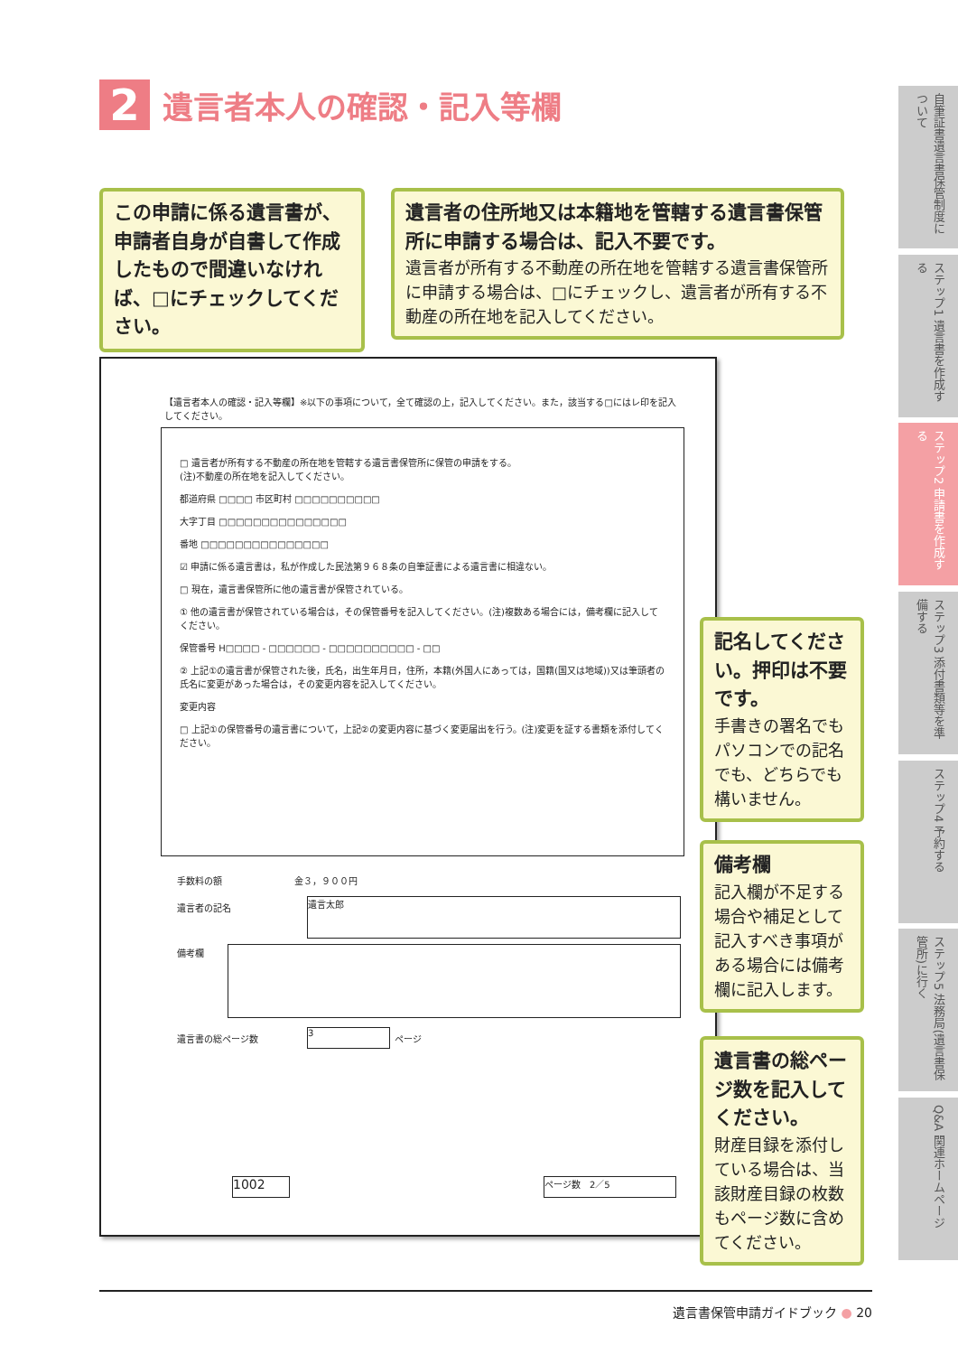2
遺言者本人の確認・記入等欄
この申請に係る遺言書が、申請者自身が自書して作成したもので間違いなければ、□にチェックしてください。
遺言者の住所地又は本籍地を管轄する遺言書保管所に申請する場合は、記入不要です。
遺言者が所有する不動産の所在地を管轄する遺言書保管所に申請する場合は、□にチェックし、遺言者が所有する不動産の所在地を記入してください。
【遺言者本人の確認・記入等欄】※以下の事項について，全て確認の上，記入してください。また，該当する□にはレ印を記入してください。
□ 遺言者が所有する不動産の所在地を管轄する遺言書保管所に保管の申請をする。
(注)不動産の所在地を記入してください。
都道府県 □□□□ 市区町村 □□□□□□□□□□
大字丁目 □□□□□□□□□□□□□□□
番地 □□□□□□□□□□□□□□□
☑ 申請に係る遺言書は，私が作成した民法第９６８条の自筆証書による遺言書に相違ない。
□ 現在，遺言書保管所に他の遺言書が保管されている。
① 他の遺言書が保管されている場合は，その保管番号を記入してください。(注)複数ある場合には，備考欄に記入してください。
保管番号 H□□□□ - □□□□□□ - □□□□□□□□□□ - □□
② 上記①の遺言書が保管された後，氏名，出生年月日，住所，本籍(外国人にあっては，国籍(国又は地域))又は筆頭者の氏名に変更があった場合は，その変更内容を記入してください。
変更内容
□ 上記①の保管番号の遺言書について，上記②の変更内容に基づく変更届出を行う。(注)変更を証する書類を添付してください。
手数料の額　　　　　　　　金３，９００円
遺言者の記名 遺言太郎
備考欄
遺言書の総ページ数 3 ページ
1002 ページ数　2／5
記名してください。押印は不要です。
手書きの署名でもパソコンでの記名でも、どちらでも構いません。
備考欄
記入欄が不足する場合や補足として記入すべき事項がある場合には備考欄に記入します。
遺言書の総ページ数を記入してください。
財産目録を添付している場合は、当該財産目録の枚数もページ数に含めてください。
自筆証書遺言書保管制度について
ステップ1 遺言書を作成する
ステップ2 申請書を作成する
ステップ3 添付書類等を準備する
ステップ4 予約する
ステップ5 法務局(遺言書保管所)に行く
Q&A 関連ホームページ
遺言書保管申請ガイドブック ● 20